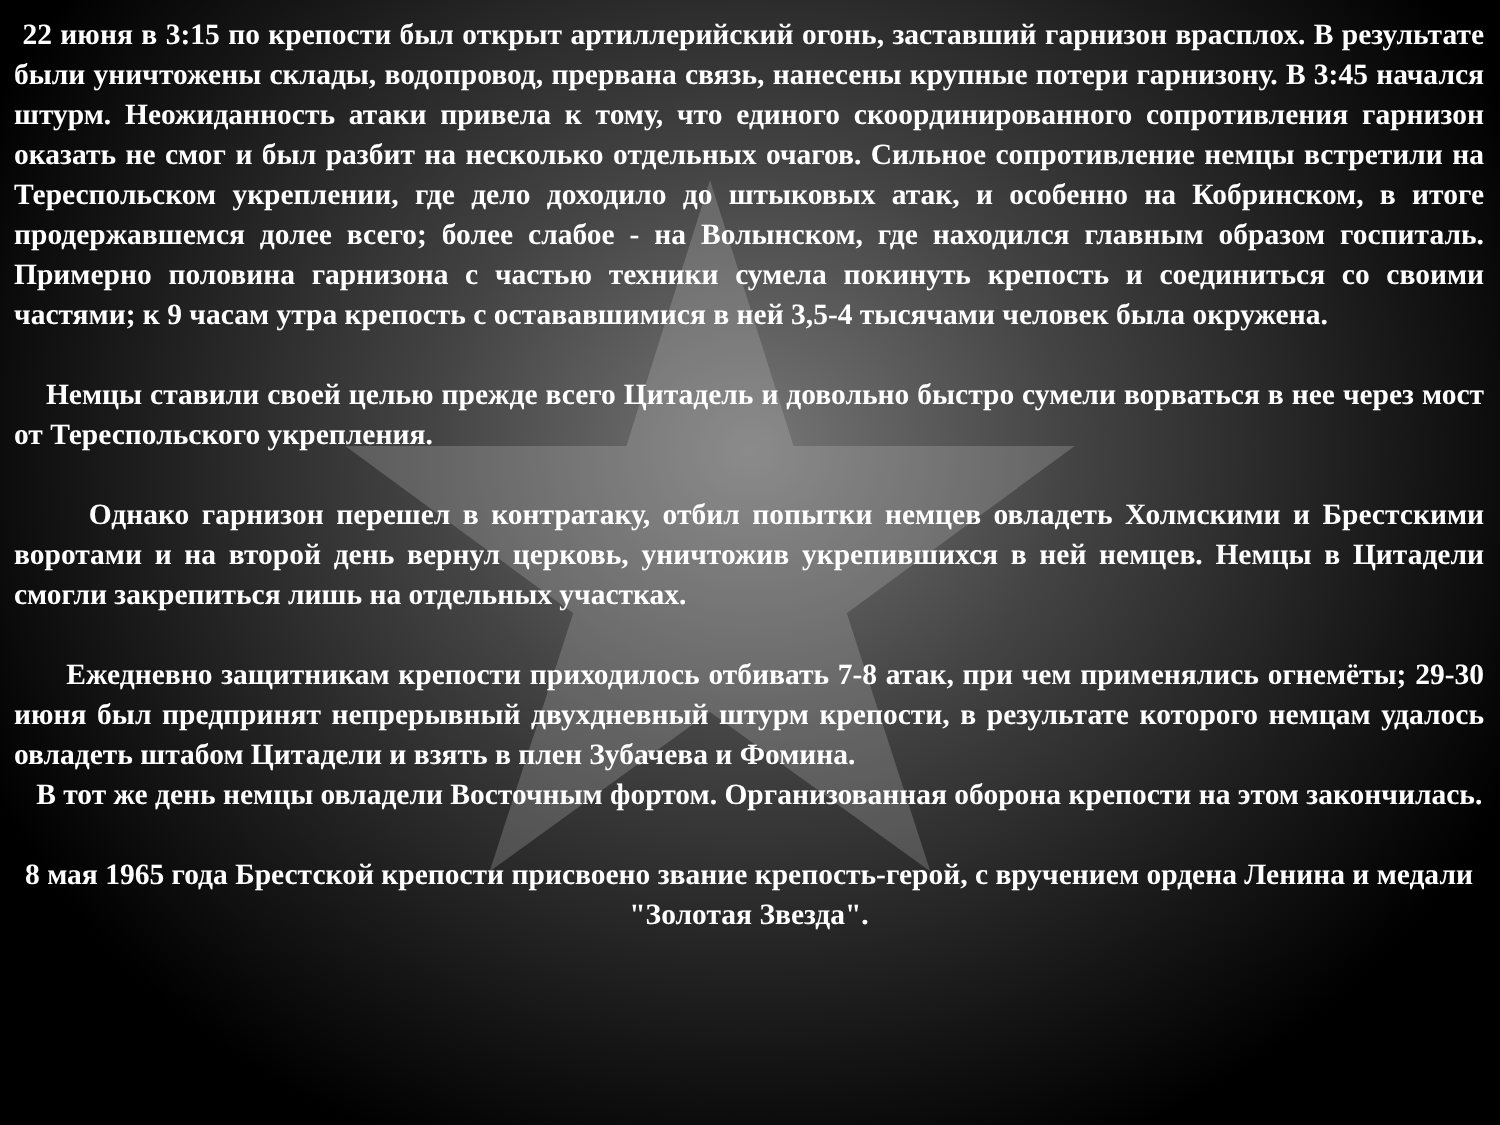22 июня в 3:15 по крепости был открыт артиллерийский огонь, заставший гарнизон врасплох. В результате были уничтожены склады, водопровод, прервана связь, нанесены крупные потери гарнизону. В 3:45 начался штурм. Неожиданность атаки привела к тому, что единого скоординированного сопротивления гарнизон оказать не смог и был разбит на несколько отдельных очагов. Сильное сопротивление немцы встретили на Тереспольском укреплении, где дело доходило до штыковых атак, и особенно на Кобринском, в итоге продержавшемся долее всего; более слабое - на Волынском, где находился главным образом госпиталь. Примерно половина гарнизона с частью техники сумела покинуть крепость и соединиться со своими частями; к 9 часам утра крепость с остававшимися в ней 3,5-4 тысячами человек была окружена.
Немцы ставили своей целью прежде всего Цитадель и довольно быстро сумели ворваться в нее через мост от Тереспольского укрепления.
Однако гарнизон перешел в контратаку, отбил попытки немцев овладеть Холмскими и Брестскими воротами и на второй день вернул церковь, уничтожив укрепившихся в ней немцев. Немцы в Цитадели смогли закрепиться лишь на отдельных участках.
Ежедневно защитникам крепости приходилось отбивать 7-8 атак, при чем применялись огнемёты; 29-30 июня был предпринят непрерывный двухдневный штурм крепости, в результате которого немцам удалось овладеть штабом Цитадели и взять в плен Зубачева и Фомина.
В тот же день немцы овладели Восточным фортом. Организованная оборона крепости на этом закончилась.
8 мая 1965 года Брестской крепости присвоено звание крепость-герой, с вручением ордена Ленина и медали "Золотая Звезда".